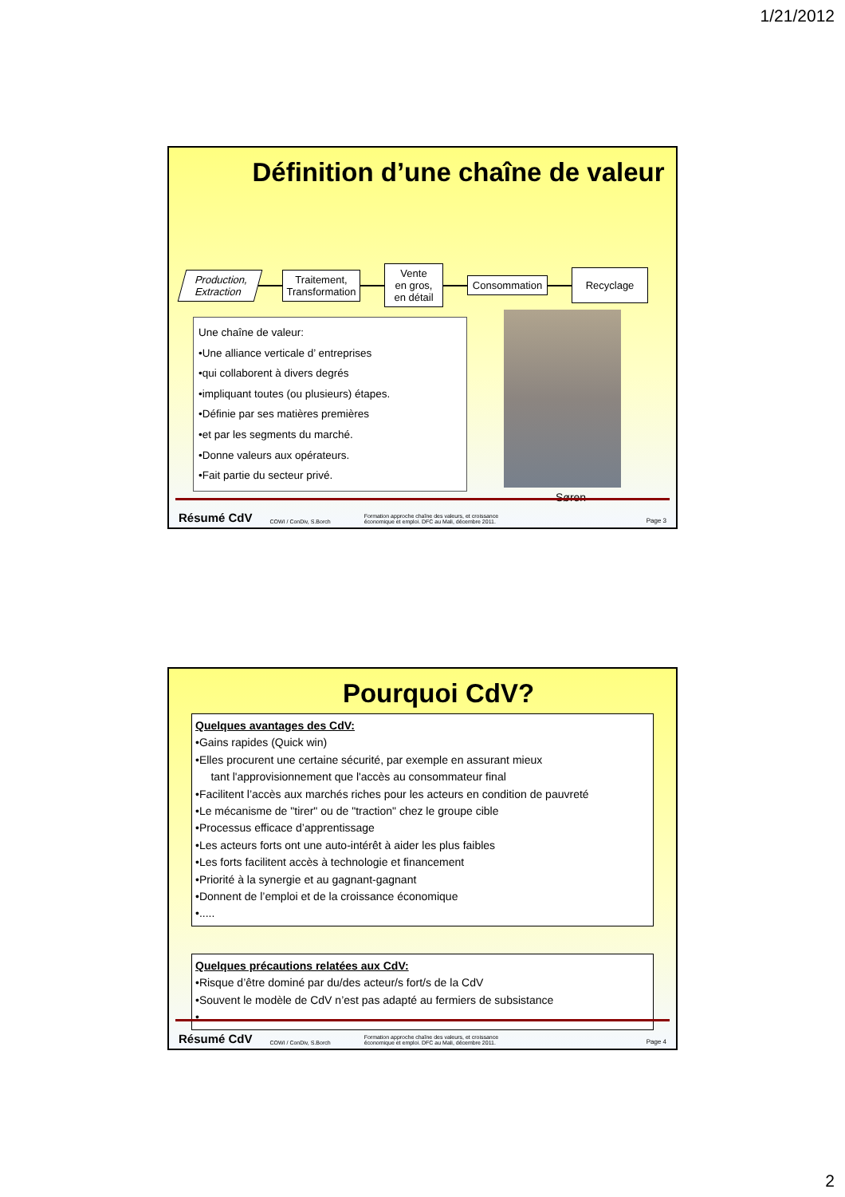1/21/2012
Définition d’une chaîne de valeur
Production,
Extraction
Traitement,
Transformation
Vente
en gros,
en détail
Consommation
Recyclage
Une chaîne de valeur:
•Une alliance verticale d’ entreprises
•qui collaborent à divers degrés
•impliquant toutes (ou plusieurs) étapes.
•Définie par ses matières premières
•et par les segments du marché.
•Donne valeurs aux opérateurs.
•Fait partie du secteur privé.
Søren
Résumé CdV COWI / ConDiv, S.Borch Formation approche chaîne des valeurs, et croissance
économique et emploi. DFC au Mali, décembre 2011. Page 3
Pourquoi CdV?
Quelques avantages des CdV:
•Gains rapides (Quick win)
•Elles procurent une certaine sécurité, par exemple en assurant mieux
tant l'approvisionnement que l'accès au consommateur final
•Facilitent l’accès aux marchés riches pour les acteurs en condition de pauvreté
•Le mécanisme de "tirer" ou de "traction" chez le groupe cible
•Processus efficace d’apprentissage
•Les acteurs forts ont une auto-intérêt à aider les plus faibles
•Les forts facilitent accès à technologie et financement
•Priorité à la synergie et au gagnant-gagnant
•Donnent de l’emploi et de la croissance économique
•.....
Quelques précautions relatées aux CdV:
•Risque d’être dominé par du/des acteur/s fort/s de la CdV
•Souvent le modèle de CdV n’est pas adapté au fermiers de subsistance
•.....
Résumé CdV COWI / ConDiv, S.Borch Formation approche chaîne des valeurs, et croissance
économique et emploi. DFC au Mali, décembre 2011. Page 4
2